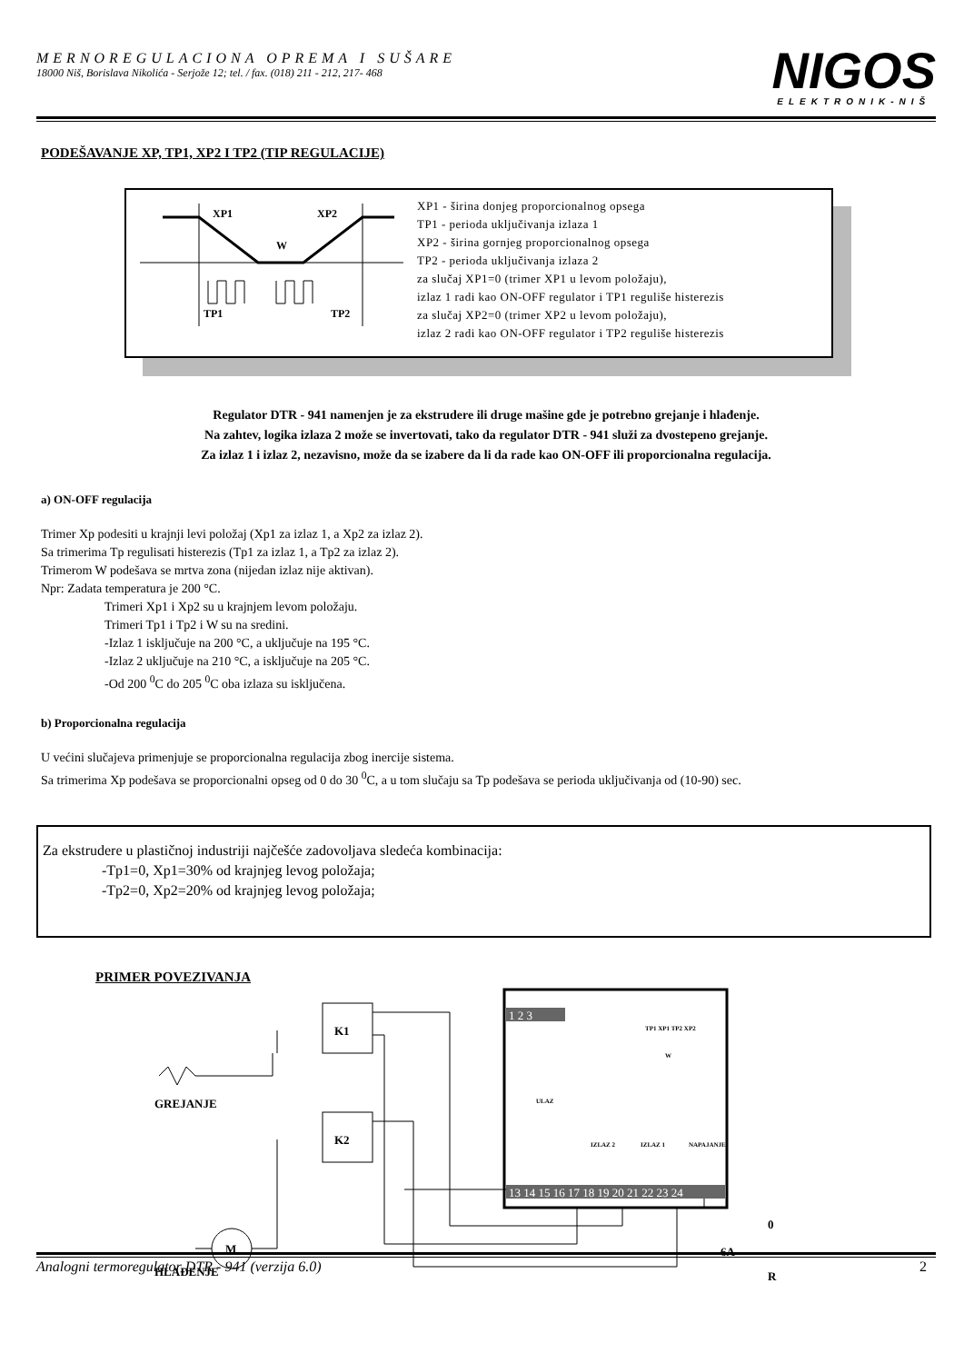MERNOREGULACIONA OPREMA I SUŠARE
18000 Niš, Borislava Nikolića - Serjože 12; tel. / fax. (018) 211 - 212, 217- 468
NIGOS
ELEKTRONIK-NIŠ
PODEŠAVANJE XP, TP1, XP2 I TP2 (TIP REGULACIJE)
XP1
XP2
W
TP1
TP2
XP1 - širina donjeg proporcionalnog opsega
TP1 - perioda uključivanja izlaza 1
XP2 - širina gornjeg proporcionalnog opsega
TP2 - perioda uključivanja izlaza 2
za slučaj XP1=0 (trimer XP1 u levom položaju),
izlaz 1 radi kao ON-OFF regulator i TP1 reguliše histerezis
za slučaj XP2=0 (trimer XP2 u levom položaju),
izlaz 2 radi kao ON-OFF regulator i TP2 reguliše histerezis
Regulator DTR - 941 namenjen je za ekstrudere ili druge mašine gde je potrebno grejanje i hlađenje.
Na zahtev, logika izlaza 2 može se invertovati, tako da regulator DTR - 941 služi za dvostepeno grejanje.
Za izlaz 1 i izlaz 2, nezavisno, može da se izabere da li da rade kao ON-OFF ili proporcionalna regulacija.
a) ON-OFF regulacija
Trimer Xp podesiti u krajnji levi položaj (Xp1 za izlaz 1, a Xp2 za izlaz 2).
Sa trimerima Tp regulisati histerezis (Tp1 za izlaz 1, a Tp2 za izlaz 2).
Trimerom W podešava se mrtva zona (nijedan izlaz nije aktivan).
Npr: Zadata temperatura je 200 °C.
Trimeri Xp1 i Xp2 su u krajnjem levom položaju.
Trimeri Tp1 i Tp2 i W su na sredini.
-Izlaz 1 isključuje na 200 °C, a uključuje na 195 °C.
-Izlaz 2 uključuje na 210 °C, a isključuje na 205 °C.
-Od 200 <sup>0</sup>C do 205 <sup>0</sup>C oba izlaza su isključena.
b) Proporcionalna regulacija
U većini slučajeva primenjuje se proporcionalna regulacija zbog inercije sistema.
Sa trimerima Xp podešava se proporcionalni opseg od 0 do 30 <sup>0</sup>C, a u tom slučaju sa Tp podešava se perioda uključivanja od (10-90) sec.
Za ekstrudere u plastičnoj industriji najčešće zadovoljava sledeća kombinacija:
-Tp1=0, Xp1=30% od krajnjeg levog položaja;
-Tp2=0, Xp2=20% od krajnjeg levog položaja;
PRIMER POVEZIVANJA
K1
K2
M
GREJANJE
HLAĐENJE
0
R
6A
13 14 15 16 17 18 19 20 21 22 23 24
1 2 3
TP1 XP1 TP2 XP2
W
ULAZ
IZLAZ 2
IZLAZ 1
NAPAJANJE
Analogni termoregulator DTR - 941 (verzija 6.0) 2